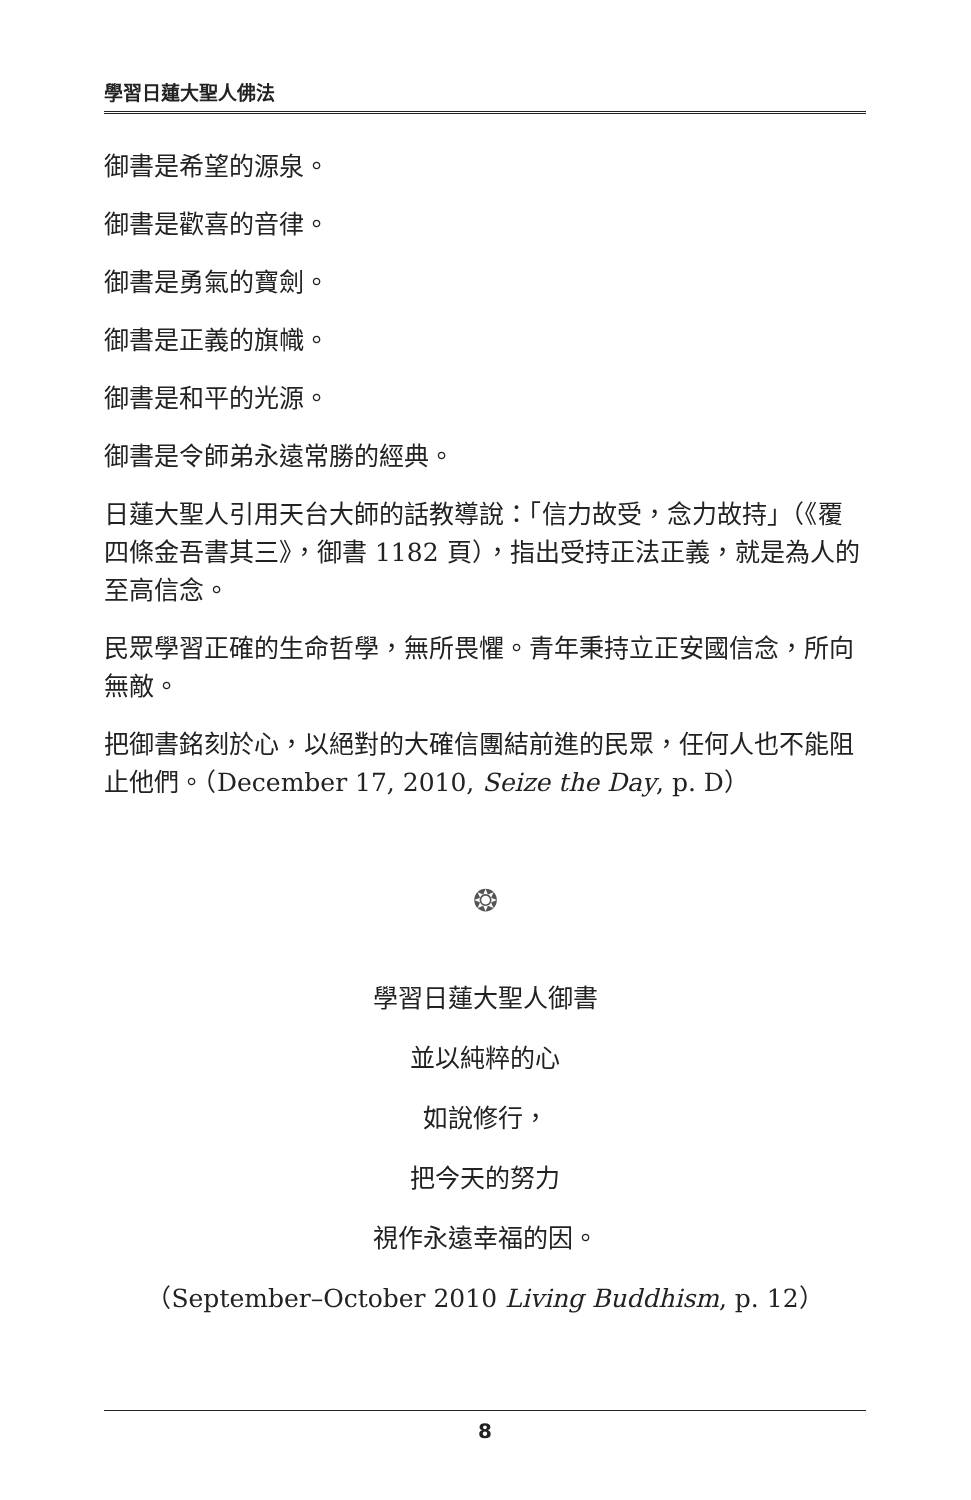學習日蓮大聖人佛法
御書是希望的源泉。
御書是歡喜的音律。
御書是勇氣的寶劍。
御書是正義的旗幟。
御書是和平的光源。
御書是令師弟永遠常勝的經典。
日蓮大聖人引用天台大師的話教導說：「信力故受，念力故持」（《覆四條金吾書其三》，御書 1182 頁），指出受持正法正義，就是為人的至高信念。
民眾學習正確的生命哲學，無所畏懼。青年秉持立正安國信念，所向無敵。
把御書銘刻於心，以絕對的大確信團結前進的民眾，任何人也不能阻止他們。（December 17, 2010, Seize the Day, p. D）
❂
學習日蓮大聖人御書
並以純粹的心
如說修行，
把今天的努力
視作永遠幸福的因。
（September–October 2010 Living Buddhism, p. 12）
8